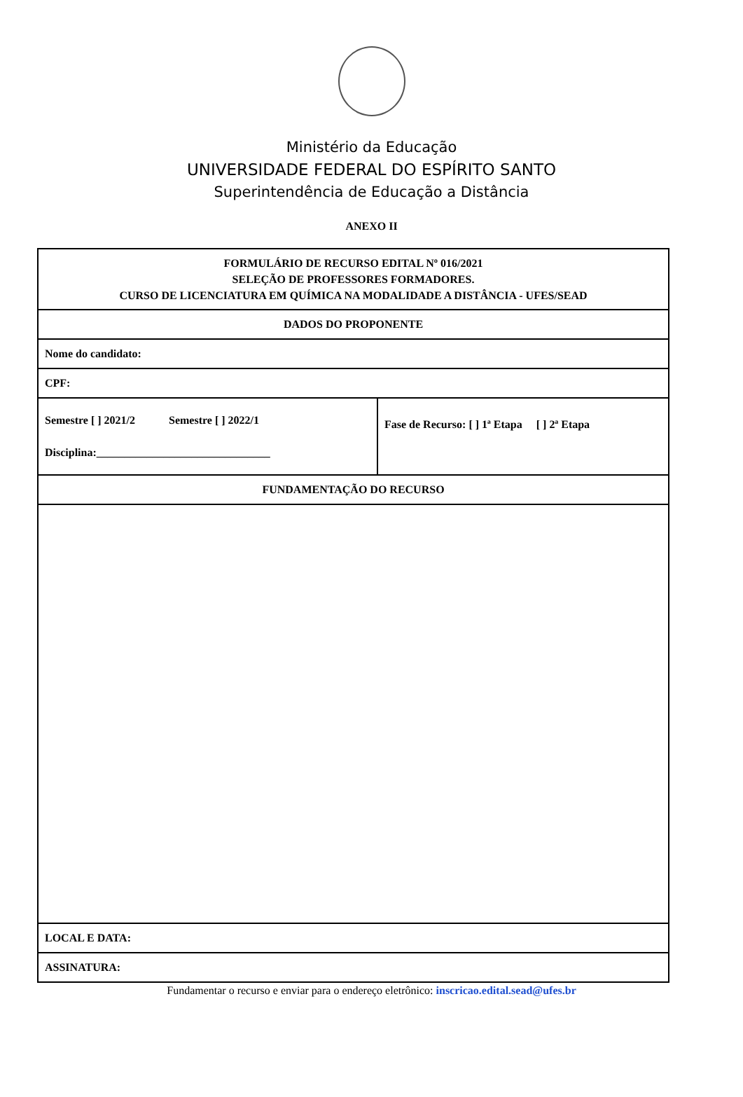Ministério da Educação
UNIVERSIDADE FEDERAL DO ESPÍRITO SANTO
Superintendência de Educação a Distância
ANEXO II
| FORMULÁRIO DE RECURSO EDITAL Nº 016/2021 SELEÇÃO DE PROFESSORES FORMADORES. CURSO DE LICENCIATURA EM QUÍMICA NA MODALIDADE A DISTÂNCIA - UFES/SEAD | |
| DADOS DO PROPONENTE | |
| Nome do candidato: | |
| CPF: | |
| Semestre [ ] 2021/2 Semestre [ ] 2022/1 Disciplina:_______________________________ | Fase de Recurso: [ ] 1ª Etapa [ ] 2ª Etapa |
| FUNDAMENTAÇÃO DO RECURSO | |
| LOCAL E DATA: | |
| ASSINATURA: | |
Fundamentar o recurso e enviar para o endereço eletrônico: inscricao.edital.sead@ufes.br